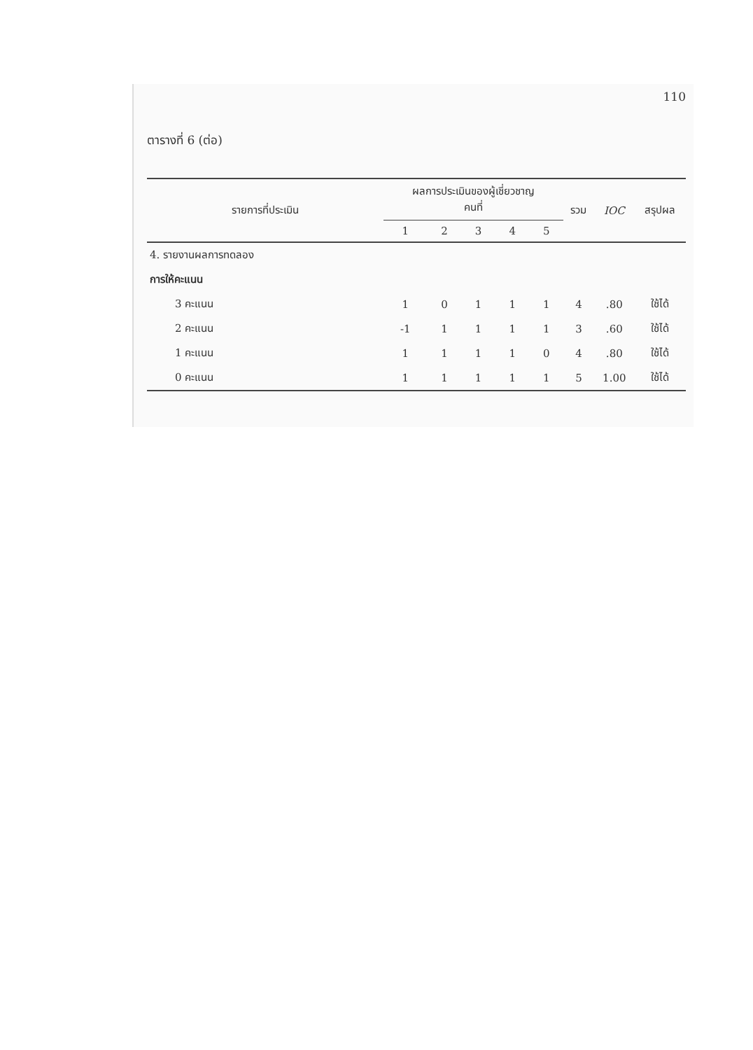110
ตารางที่ 6 (ต่อ)
| รายการที่ประเมิน | ผลการประเมินของผู้เชี่ยวชาญ คนที่ | | | | | รวม | IOC | สรุปผล |
| --- | --- | --- | --- | --- | --- | --- | --- | --- |
| | 1 | 2 | 3 | 4 | 5 | | | |
| 4. รายงานผลการทดลอง | | | | | | | | |
| การให้คะแนน | | | | | | | | |
| 3 คะแนน | 1 | 0 | 1 | 1 | 1 | 4 | .80 | ใช้ได้ |
| 2 คะแนน | -1 | 1 | 1 | 1 | 1 | 3 | .60 | ใช้ได้ |
| 1 คะแนน | 1 | 1 | 1 | 1 | 0 | 4 | .80 | ใช้ได้ |
| 0 คะแนน | 1 | 1 | 1 | 1 | 1 | 5 | 1.00 | ใช้ได้ |